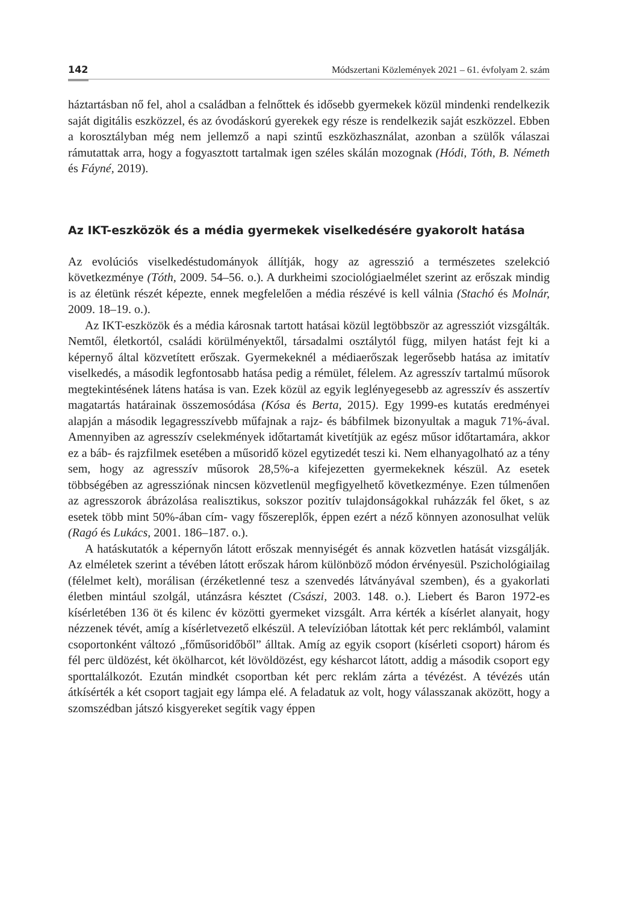142 Módszertani Közlemények 2021 – 61. évfolyam 2. szám
háztartásban nő fel, ahol a családban a felnőttek és idősebb gyermekek közül mindenki rendelkezik saját digitális eszközzel, és az óvodáskorú gyerekek egy része is rendelkezik saját eszközzel. Ebben a korosztályban még nem jellemző a napi szintű eszközhasználat, azonban a szülők válaszai rámutattak arra, hogy a fogyasztott tartalmak igen széles skálán mozognak (Hódi, Tóth, B. Németh és Fáyné, 2019).
Az IKT-eszközök és a média gyermekek viselkedésére gyakorolt hatása
Az evolúciós viselkedéstudományok állítják, hogy az agresszió a természetes szelekció következménye (Tóth, 2009. 54–56. o.). A durkheimi szociológiaelmélet szerint az erőszak mindig is az életünk részét képezte, ennek megfelelően a média részévé is kell válnia (Stachó és Molnár, 2009. 18–19. o.).
Az IKT-eszközök és a média károsnak tartott hatásai közül legtöbbször az agressziót vizsgálták. Nemtől, életkortól, családi körülményektől, társadalmi osztálytól függ, milyen hatást fejt ki a képernyő által közvetített erőszak. Gyermekeknél a médiaerőszak legerősebb hatása az imitatív viselkedés, a második legfontosabb hatása pedig a rémület, félelem. Az agresszív tartalmú műsorok megtekintésének látens hatása is van. Ezek közül az egyik leglényegesebb az agresszív és asszertív magatartás határainak összemosódása (Kósa és Berta, 2015). Egy 1999-es kutatás eredményei alapján a második legagresszívebb műfajnak a rajz- és bábfilmek bizonyultak a maguk 71%-ával. Amennyiben az agresszív cselekmények időtartamát kivetítjük az egész műsor időtartamára, akkor ez a báb- és rajzfilmek esetében a műsoridő közel egytizedét teszi ki. Nem elhanyagolható az a tény sem, hogy az agresszív műsorok 28,5%-a kifejezetten gyermekeknek készül. Az esetek többségében az agressziónak nincsen közvetlenül megfigyelhető következménye. Ezen túlmenően az agresszorok ábrázolása realisztikus, sokszor pozitív tulajdonságokkal ruházzák fel őket, s az esetek több mint 50%-ában cím- vagy főszereplők, éppen ezért a néző könnyen azonosulhat velük (Ragó és Lukács, 2001. 186–187. o.).
A hatáskutatók a képernyőn látott erőszak mennyiségét és annak közvetlen hatását vizsgálják. Az elméletek szerint a tévében látott erőszak három különböző módon érvényesül. Pszichológiailag (félelmet kelt), morálisan (érzéketlenné tesz a szenvedés látványával szemben), és a gyakorlati életben mintául szolgál, utánzásra késztet (Császi, 2003. 148. o.). Liebert és Baron 1972-es kísérletében 136 öt és kilenc év közötti gyermeket vizsgált. Arra kérték a kísérlet alanyait, hogy nézzenek tévét, amíg a kísérletvezető elkészül. A televízióban látottak két perc reklámból, valamint csoportonként változó „főműsoridőből” álltak. Amíg az egyik csoport (kísérleti csoport) három és fél perc üldözést, két ökölharcot, két lövöldözést, egy késharcot látott, addig a második csoport egy sporttalálkozót. Ezután mindkét csoportban két perc reklám zárta a tévézést. A tévézés után átkísérték a két csoport tagjait egy lámpa elé. A feladatuk az volt, hogy válasszanak aközött, hogy a szomszédban játszó kisgyereket segítik vagy éppen